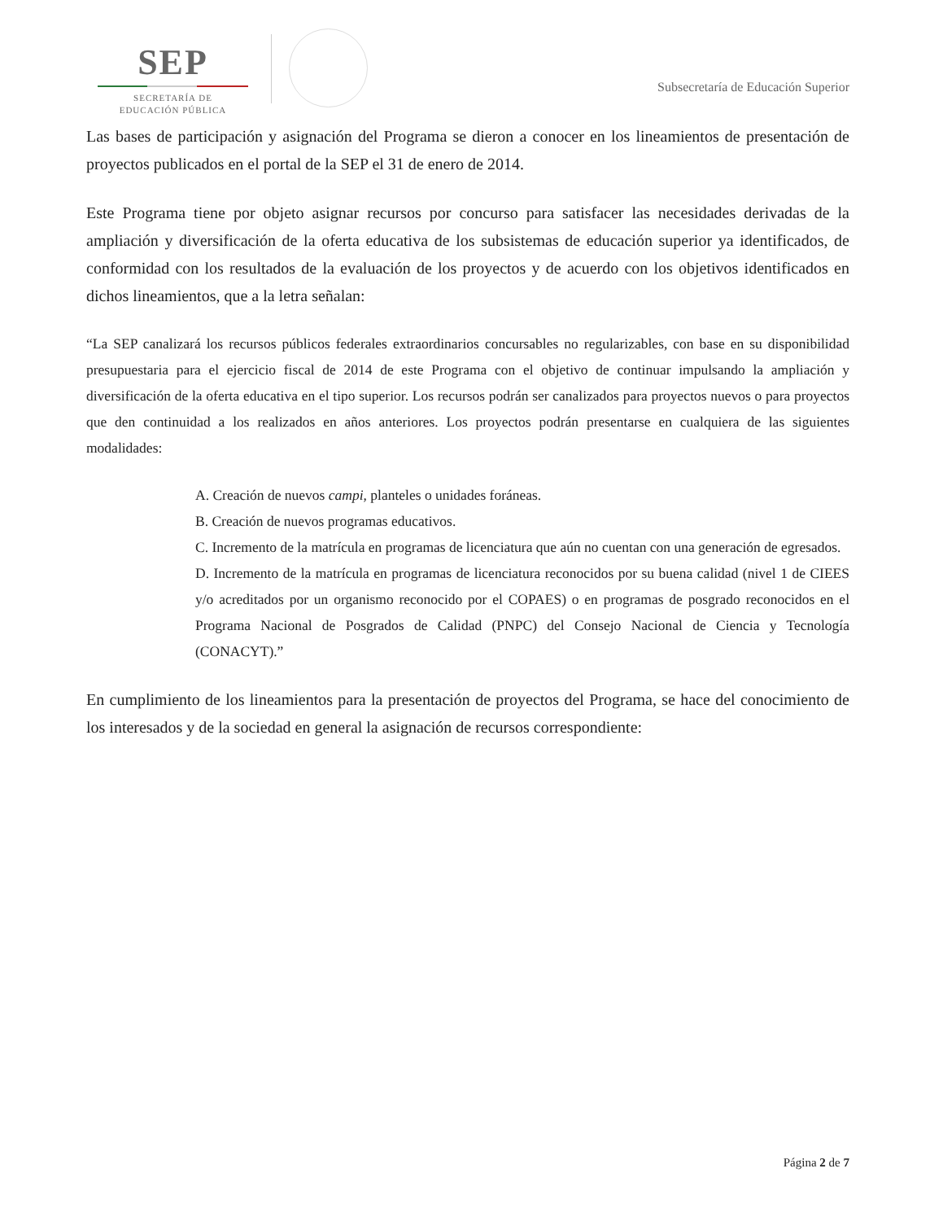SEP
SECRETARÍA DE
EDUCACIÓN PÚBLICA
Subsecretaría de Educación Superior
Las bases de participación y asignación del Programa se dieron a conocer en los lineamientos de presentación de proyectos publicados en el portal de la SEP el 31 de enero de 2014.
Este Programa tiene por objeto asignar recursos por concurso para satisfacer las necesidades derivadas de la ampliación y diversificación de la oferta educativa de los subsistemas de educación superior ya identificados, de conformidad con los resultados de la evaluación de los proyectos y de acuerdo con los objetivos identificados en dichos lineamientos, que a la letra señalan:
“La SEP canalizará los recursos públicos federales extraordinarios concursables no regularizables, con base en su disponibilidad presupuestaria para el ejercicio fiscal de 2014 de este Programa con el objetivo de continuar impulsando la ampliación y diversificación de la oferta educativa en el tipo superior. Los recursos podrán ser canalizados para proyectos nuevos o para proyectos que den continuidad a los realizados en años anteriores. Los proyectos podrán presentarse en cualquiera de las siguientes modalidades:
A. Creación de nuevos campi, planteles o unidades foráneas.
B. Creación de nuevos programas educativos.
C. Incremento de la matrícula en programas de licenciatura que aún no cuentan con una generación de egresados.
D. Incremento de la matrícula en programas de licenciatura reconocidos por su buena calidad (nivel 1 de CIEES y/o acreditados por un organismo reconocido por el COPAES) o en programas de posgrado reconocidos en el Programa Nacional de Posgrados de Calidad (PNPC) del Consejo Nacional de Ciencia y Tecnología (CONACYT).”
En cumplimiento de los lineamientos para la presentación de proyectos del Programa, se hace del conocimiento de los interesados y de la sociedad en general la asignación de recursos correspondiente:
Página 2 de 7